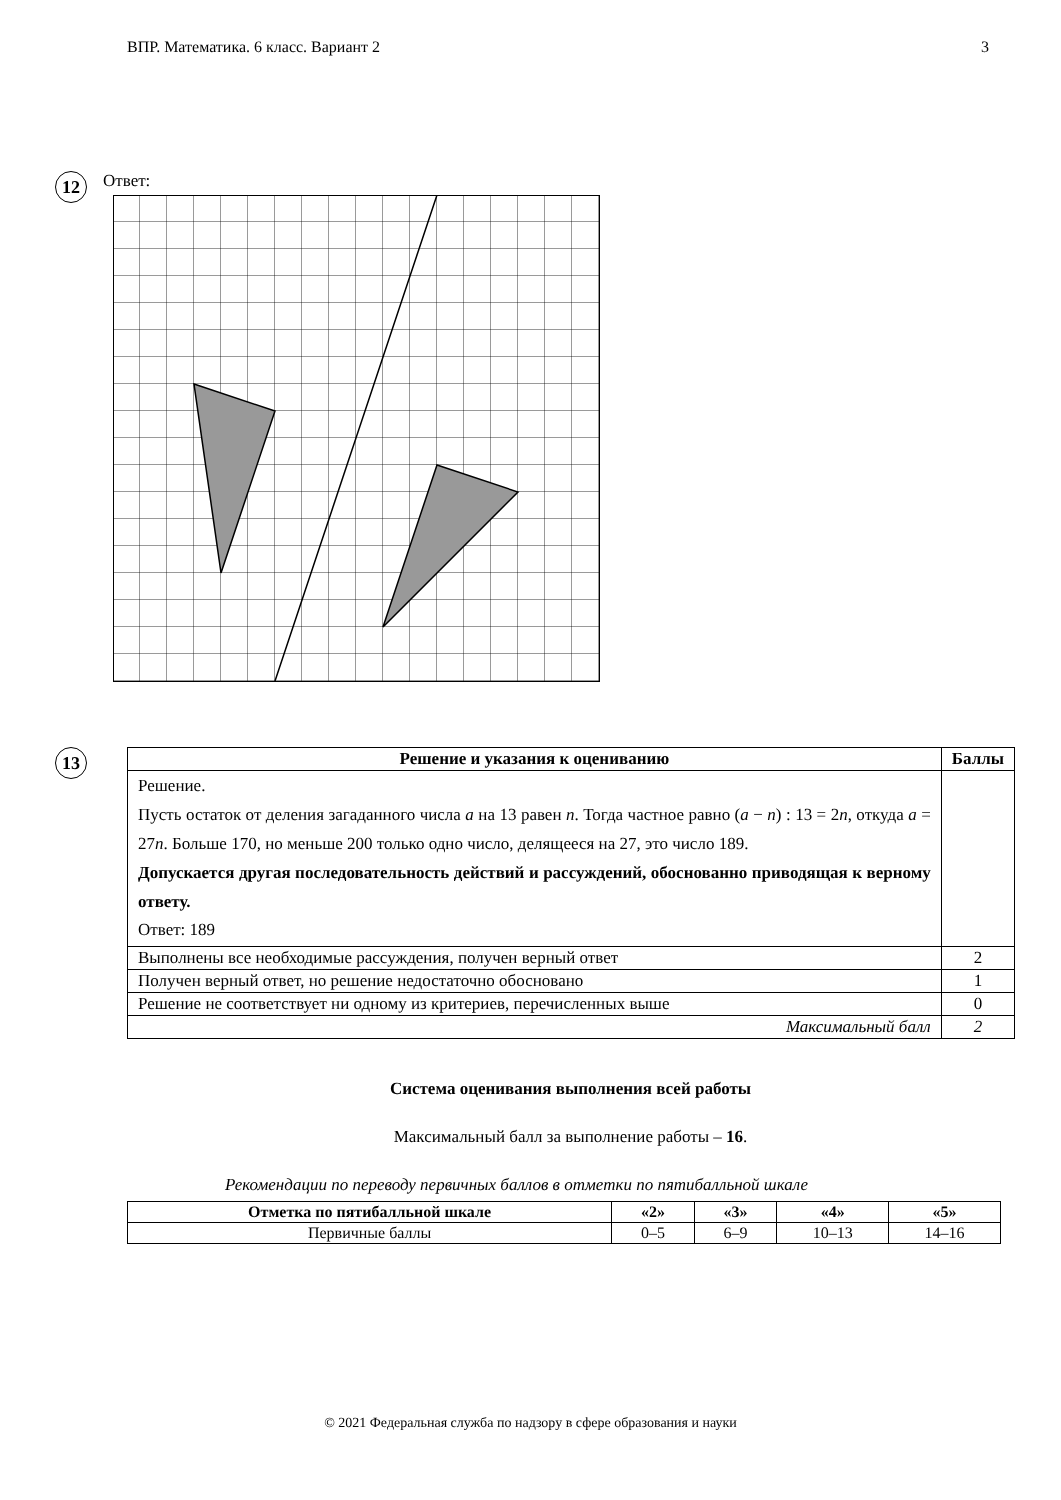ВПР. Математика. 6 класс. Вариант 2 3
12
Ответ:
13
| Решение и указания к оцениванию | Баллы |
| --- | --- |
| Решение. Пусть остаток от деления загаданного числа a на 13 равен n . Тогда частное равно ( a − n ) : 13 = 2 n , откуда a = 27 n . Больше 170, но меньше 200 только одно число, делящееся на 27, это число 189. Допускается другая последовательность действий и рассуждений, обоснованно приводящая к верному ответу. Ответ: 189 | |
| Выполнены все необходимые рассуждения, получен верный ответ | 2 |
| Получен верный ответ, но решение недостаточно обосновано | 1 |
| Решение не соответствует ни одному из критериев, перечисленных выше | 0 |
| Максимальный балл | 2 |
Система оценивания выполнения всей работы
Максимальный балл за выполнение работы – 16.
Рекомендации по переводу первичных баллов в отметки по пятибалльной шкале
| Отметка по пятибалльной шкале | «2» | «3» | «4» | «5» |
| --- | --- | --- | --- | --- |
| Первичные баллы | 0–5 | 6–9 | 10–13 | 14–16 |
© 2021 Федеральная служба по надзору в сфере образования и науки